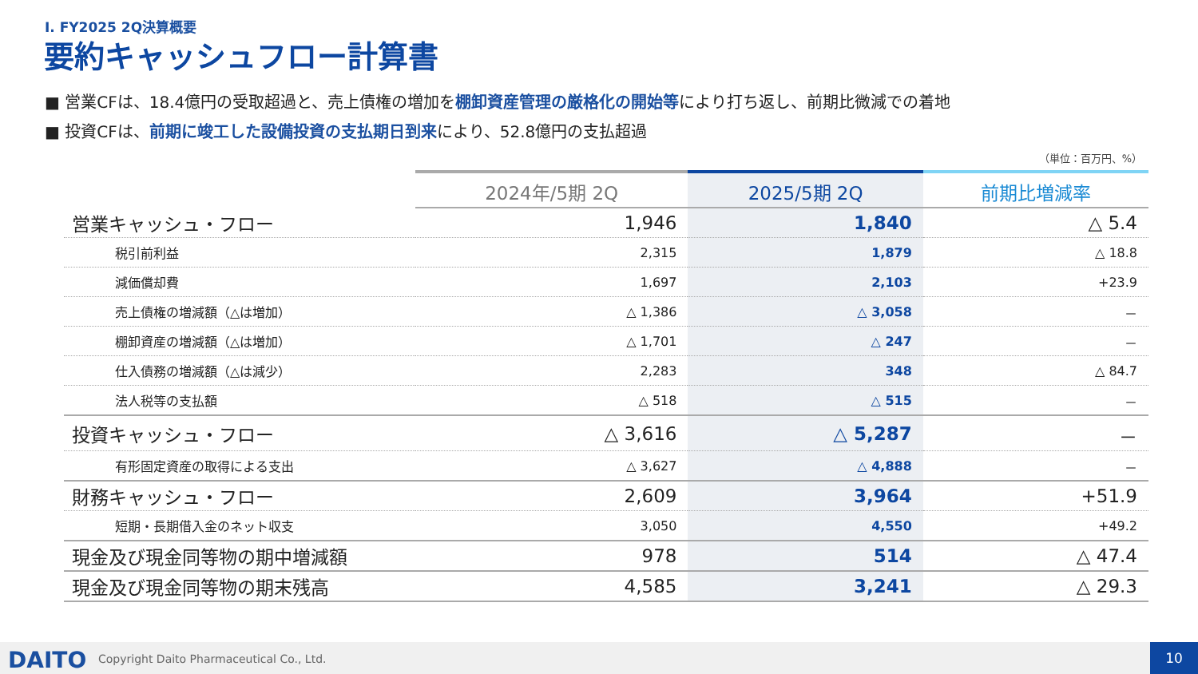Ⅰ. FY2025 2Q決算概要
要約キャッシュフロー計算書
■ 営業CFは、18.4億円の受取超過と、売上債権の増加を棚卸資産管理の厳格化の開始等により打ち返し、前期比微減での着地
■ 投資CFは、前期に竣工した設備投資の支払期日到来により、52.8億円の支払超過
（単位：百万円、%）
| | 2024年/5期 2Q | 2025/5期 2Q | 前期比増減率 |
| --- | --- | --- | --- |
| 営業キャッシュ・フロー | 1,946 | 1,840 | △ 5.4 |
| 税引前利益 | 2,315 | 1,879 | △ 18.8 |
| 減価償却費 | 1,697 | 2,103 | +23.9 |
| 売上債権の増減額（△は増加） | △ 1,386 | △ 3,058 | － |
| 棚卸資産の増減額（△は増加） | △ 1,701 | △ 247 | － |
| 仕入債務の増減額（△は減少） | 2,283 | 348 | △ 84.7 |
| 法人税等の支払額 | △ 518 | △ 515 | － |
| 投資キャッシュ・フロー | △ 3,616 | △ 5,287 | － |
| 有形固定資産の取得による支出 | △ 3,627 | △ 4,888 | － |
| 財務キャッシュ・フロー | 2,609 | 3,964 | +51.9 |
| 短期・長期借入金のネット収支 | 3,050 | 4,550 | +49.2 |
| 現金及び現金同等物の期中増減額 | 978 | 514 | △ 47.4 |
| 現金及び現金同等物の期末残高 | 4,585 | 3,241 | △ 29.3 |
DAITO
Copyright Daito Pharmaceutical Co., Ltd.
10